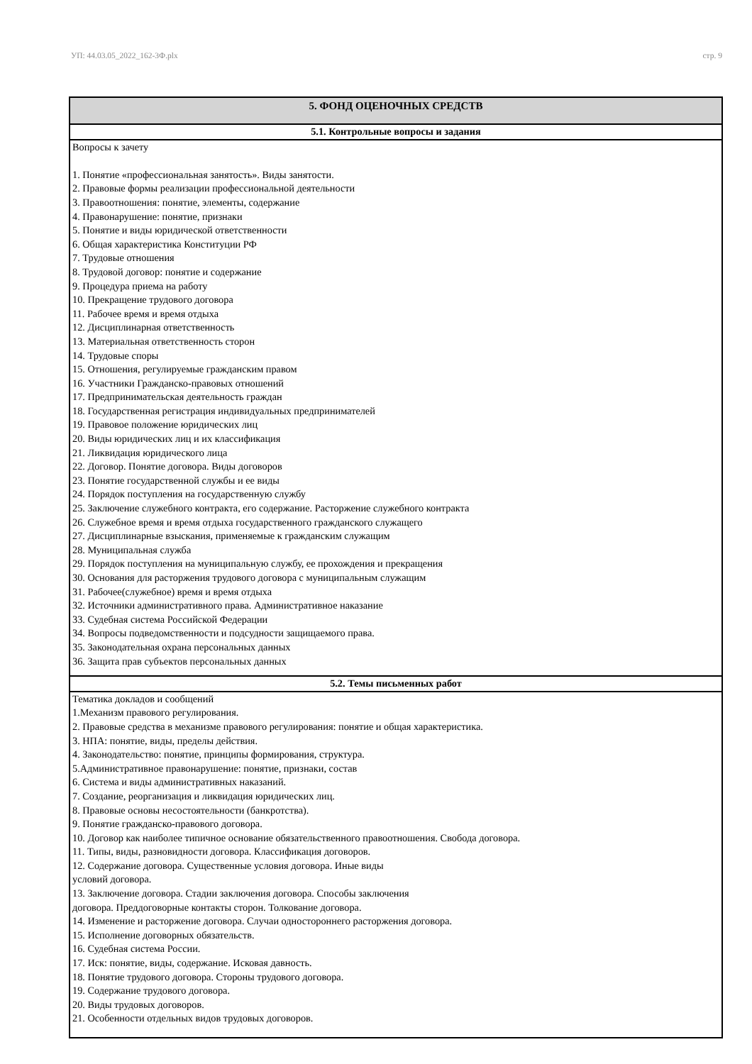УП: 44.03.05_2022_162-3Ф.plx стр. 9
| 5. ФОНД ОЦЕНОЧНЫХ СРЕДСТВ |
| --- |
| 5.1. Контрольные вопросы и задания |
| Вопросы к зачету 1. Понятие «профессиональная занятость». Виды занятости. 2. Правовые формы реализации профессиональной деятельности 3. Правоотношения: понятие, элементы, содержание 4. Правонарушение: понятие, признаки 5. Понятие и виды юридической ответственности 6. Общая характеристика Конституции РФ 7. Трудовые отношения 8. Трудовой договор: понятие и содержание 9. Процедура приема на работу 10. Прекращение трудового договора 11. Рабочее время и время отдыха 12. Дисциплинарная ответственность 13. Материальная ответственность сторон 14. Трудовые споры 15. Отношения, регулируемые гражданским правом 16. Участники Гражданско-правовых отношений 17. Предпринимательская деятельность граждан 18. Государственная регистрация индивидуальных предпринимателей 19. Правовое положение юридических лиц 20. Виды юридических лиц и их классификация 21. Ликвидация юридического лица 22. Договор. Понятие договора. Виды договоров 23. Понятие государственной службы и ее виды 24. Порядок поступления на государственную службу 25. Заключение служебного контракта, его содержание. Расторжение служебного контракта 26. Служебное время и время отдыха государственного гражданского служащего 27. Дисциплинарные взыскания, применяемые к гражданским служащим 28. Муниципальная служба 29. Порядок поступления на муниципальную службу, ее прохождения и прекращения 30. Основания для расторжения трудового договора с муниципальным служащим 31. Рабочее(служебное) время и время отдыха 32. Источники административного права. Административное наказание 33. Судебная система Российской Федерации 34. Вопросы подведомственности и подсудности защищаемого права. 35. Законодательная охрана персональных данных 36. Защита прав субъектов персональных данных |
| 5.2. Темы письменных работ |
| Тематика докладов и сообщений 1.Механизм правового регулирования. 2. Правовые средства в механизме правового регулирования: понятие и общая характеристика. 3. НПА: понятие, виды, пределы действия. 4. Законодательство: понятие, принципы формирования, структура. 5.Административное правонарушение: понятие, признаки, состав 6. Система и виды административных наказаний. 7. Создание, реорганизация и ликвидация юридических лиц. 8. Правовые основы несостоятельности (банкротства). 9. Понятие гражданско-правового договора. 10. Договор как наиболее типичное основание обязательственного правоотношения. Свобода договора. 11. Типы, виды, разновидности договора. Классификация договоров. 12. Содержание договора. Существенные условия договора. Иные виды условий договора. 13. Заключение договора. Стадии заключения договора. Способы заключения договора. Преддоговорные контакты сторон. Толкование договора. 14. Изменение и расторжение договора. Случаи одностороннего расторжения договора. 15. Исполнение договорных обязательств. 16. Судебная система России. 17. Иск: понятие, виды, содержание. Исковая давность. 18. Понятие трудового договора. Стороны трудового договора. 19. Содержание трудового договора. 20. Виды трудовых договоров. 21. Особенности отдельных видов трудовых договоров. |